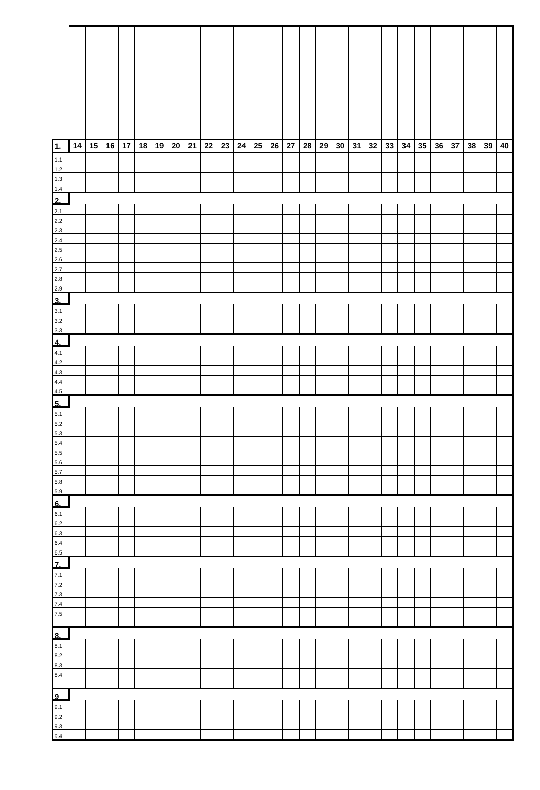| 1. | 14 | 15 | 16 | 17 | 18 | 19 | 20 | 21 | 22 | 23 | 24 | 25 | 26 | 27 | 28 | 29 | 30 | 31 | 32 | 33 | 34 | 35 | 36 | 37 | 38 | 39 | 40 |
| --- | --- | --- | --- | --- | --- | --- | --- | --- | --- | --- | --- | --- | --- | --- | --- | --- | --- | --- | --- | --- | --- | --- | --- | --- | --- | --- | --- |
| 1.1 | | | | | | | | | | | | | | | | | | | | | | | | | | | |
| 1.2 | | | | | | | | | | | | | | | | | | | | | | | | | | | |
| 1.3 | | | | | | | | | | | | | | | | | | | | | | | | | | | |
| 1.4 | | | | | | | | | | | | | | | | | | | | | | | | | | | |
| 2. | | | | | | | | | | | | | | | | | | | | | | | | | | | |
| 2.1 | | | | | | | | | | | | | | | | | | | | | | | | | | | |
| 2.2 | | | | | | | | | | | | | | | | | | | | | | | | | | | |
| 2.3 | | | | | | | | | | | | | | | | | | | | | | | | | | | |
| 2.4 | | | | | | | | | | | | | | | | | | | | | | | | | | | |
| 2.5 | | | | | | | | | | | | | | | | | | | | | | | | | | | |
| 2.6 | | | | | | | | | | | | | | | | | | | | | | | | | | | |
| 2.7 | | | | | | | | | | | | | | | | | | | | | | | | | | | |
| 2.8 | | | | | | | | | | | | | | | | | | | | | | | | | | | |
| 2.9 | | | | | | | | | | | | | | | | | | | | | | | | | | | |
| 3. | | | | | | | | | | | | | | | | | | | | | | | | | | | |
| 3.1 | | | | | | | | | | | | | | | | | | | | | | | | | | | |
| 3.2 | | | | | | | | | | | | | | | | | | | | | | | | | | | |
| 3.3 | | | | | | | | | | | | | | | | | | | | | | | | | | | |
| 4. | | | | | | | | | | | | | | | | | | | | | | | | | | | |
| 4.1 | | | | | | | | | | | | | | | | | | | | | | | | | | | |
| 4.2 | | | | | | | | | | | | | | | | | | | | | | | | | | | |
| 4.3 | | | | | | | | | | | | | | | | | | | | | | | | | | | |
| 4.4 | | | | | | | | | | | | | | | | | | | | | | | | | | | |
| 4.5 | | | | | | | | | | | | | | | | | | | | | | | | | | | |
| 5. | | | | | | | | | | | | | | | | | | | | | | | | | | | |
| 5.1 | | | | | | | | | | | | | | | | | | | | | | | | | | | |
| 5.2 | | | | | | | | | | | | | | | | | | | | | | | | | | | |
| 5.3 | | | | | | | | | | | | | | | | | | | | | | | | | | | |
| 5.4 | | | | | | | | | | | | | | | | | | | | | | | | | | | |
| 5.5 | | | | | | | | | | | | | | | | | | | | | | | | | | | |
| 5.6 | | | | | | | | | | | | | | | | | | | | | | | | | | | |
| 5.7 | | | | | | | | | | | | | | | | | | | | | | | | | | | |
| 5.8 | | | | | | | | | | | | | | | | | | | | | | | | | | | |
| 5.9 | | | | | | | | | | | | | | | | | | | | | | | | | | | |
| 6. | | | | | | | | | | | | | | | | | | | | | | | | | | | |
| 6.1 | | | | | | | | | | | | | | | | | | | | | | | | | | | |
| 6.2 | | | | | | | | | | | | | | | | | | | | | | | | | | | |
| 6.3 | | | | | | | | | | | | | | | | | | | | | | | | | | | |
| 6.4 | | | | | | | | | | | | | | | | | | | | | | | | | | | |
| 6.5 | | | | | | | | | | | | | | | | | | | | | | | | | | | |
| 7. | | | | | | | | | | | | | | | | | | | | | | | | | | | |
| 7.1 | | | | | | | | | | | | | | | | | | | | | | | | | | | |
| 7.2 | | | | | | | | | | | | | | | | | | | | | | | | | | | |
| 7.3 | | | | | | | | | | | | | | | | | | | | | | | | | | | |
| 7.4 | | | | | | | | | | | | | | | | | | | | | | | | | | | |
| 7.5 | | | | | | | | | | | | | | | | | | | | | | | | | | | |
| 8. | | | | | | | | | | | | | | | | | | | | | | | | | | | |
| 8.1 | | | | | | | | | | | | | | | | | | | | | | | | | | | |
| 8.2 | | | | | | | | | | | | | | | | | | | | | | | | | | | |
| 8.3 | | | | | | | | | | | | | | | | | | | | | | | | | | | |
| 8.4 | | | | | | | | | | | | | | | | | | | | | | | | | | | |
| 9 | | | | | | | | | | | | | | | | | | | | | | | | | | | |
| 9.1 | | | | | | | | | | | | | | | | | | | | | | | | | | | |
| 9.2 | | | | | | | | | | | | | | | | | | | | | | | | | | | |
| 9.3 | | | | | | | | | | | | | | | | | | | | | | | | | | | |
| 9.4 | | | | | | | | | | | | | | | | | | | | | | | | | | | |